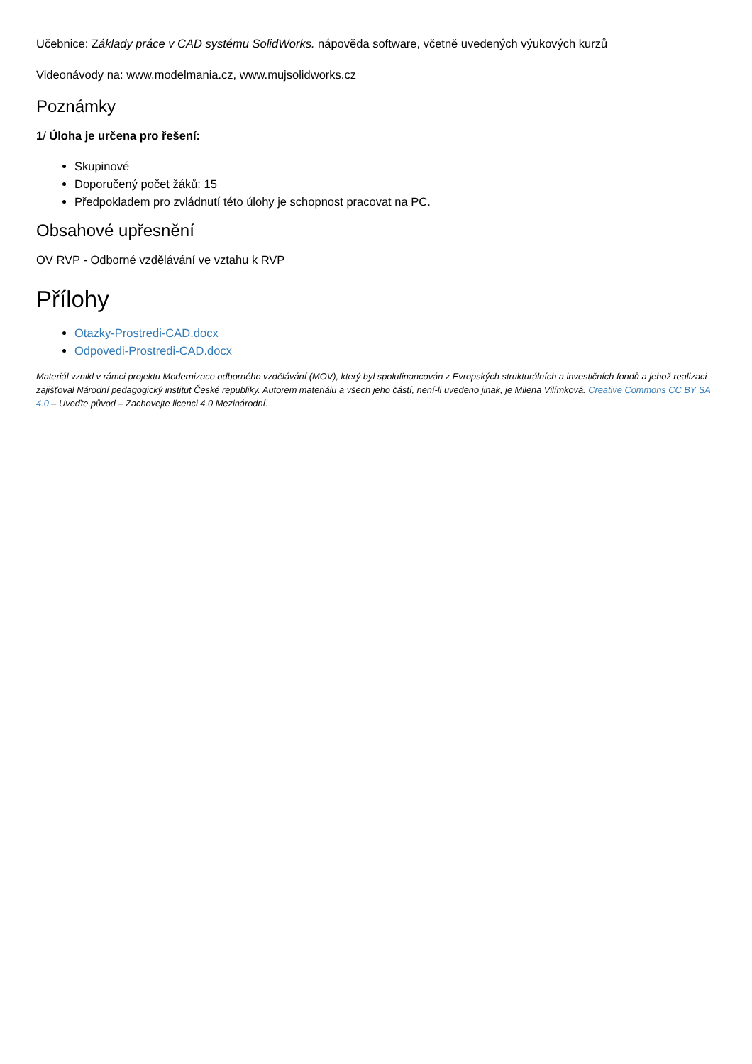Učebnice: Základy práce v CAD systému SolidWorks. nápověda software, včetně uvedených výukových kurzů
Videonávody na: www.modelmania.cz, www.mujsolidworks.cz
Poznámky
1/ Úloha je určena pro řešení:
Skupinové
Doporučený počet žáků: 15
Předpokladem pro zvládnutí této úlohy je schopnost pracovat na PC.
Obsahové upřesnění
OV RVP - Odborné vzdělávání ve vztahu k RVP
Přílohy
Otazky-Prostredi-CAD.docx
Odpovedi-Prostredi-CAD.docx
Materiál vznikl v rámci projektu Modernizace odborného vzdělávání (MOV), který byl spolufinancován z Evropských strukturálních a investičních fondů a jehož realizaci zajišťoval Národní pedagogický institut České republiky. Autorem materiálu a všech jeho částí, není-li uvedeno jinak, je Milena Vilímková. Creative Commons CC BY SA 4.0 – Uveďte původ – Zachovejte licenci 4.0 Mezinárodní.